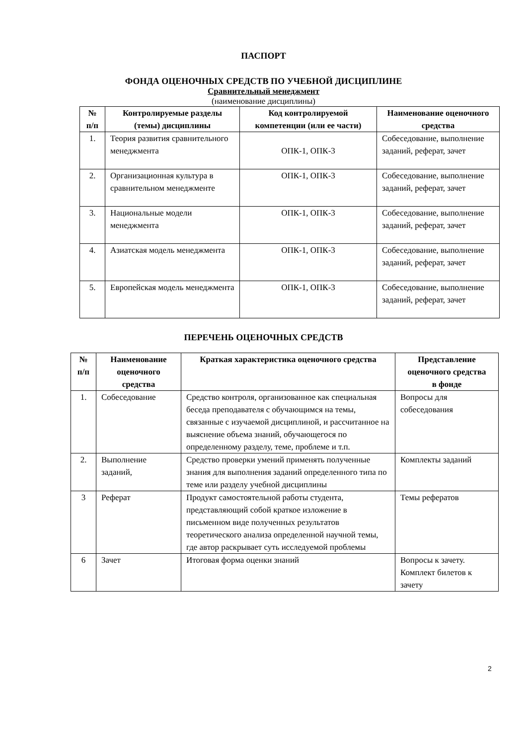ПАСПОРТ
ФОНДА ОЦЕНОЧНЫХ СРЕДСТВ ПО УЧЕБНОЙ ДИСЦИПЛИНЕ
Сравнительный менеджмент
(наименование дисциплины)
| № п/п | Контролируемые разделы (темы) дисциплины | Код контролируемой компетенции (или ее части) | Наименование оценочного средства |
| --- | --- | --- | --- |
| 1. | Теория развития сравнительного менеджмента | ОПК-1, ОПК-3 | Собеседование, выполнение заданий, реферат, зачет |
| 2. | Организационная культура в сравнительном менеджменте | ОПК-1, ОПК-3 | Собеседование, выполнение заданий, реферат, зачет |
| 3. | Национальные модели менеджмента | ОПК-1, ОПК-3 | Собеседование, выполнение заданий, реферат, зачет |
| 4. | Азиатская модель менеджмента | ОПК-1, ОПК-3 | Собеседование, выполнение заданий, реферат, зачет |
| 5. | Европейская модель менеджмента | ОПК-1, ОПК-3 | Собеседование, выполнение заданий, реферат, зачет |
ПЕРЕЧЕНЬ ОЦЕНОЧНЫХ СРЕДСТВ
| № п/п | Наименование оценочного средства | Краткая характеристика оценочного средства | Представление оценочного средства в фонде |
| --- | --- | --- | --- |
| 1. | Собеседование | Средство контроля, организованное как специальная беседа преподавателя с обучающимся на темы, связанные с изучаемой дисциплиной, и рассчитанное на выяснение объема знаний, обучающегося по определенному разделу, теме, проблеме и т.п. | Вопросы для собеседования |
| 2. | Выполнение заданий, | Средство проверки умений применять полученные знания для выполнения заданий определенного типа по теме или разделу учебной дисциплины | Комплекты заданий |
| 3 | Реферат | Продукт самостоятельной работы студента, представляющий собой краткое изложение в письменном виде полученных результатов теоретического анализа определенной научной темы, где автор раскрывает суть исследуемой проблемы | Темы рефератов |
| 6 | Зачет | Итоговая форма оценки знаний | Вопросы к зачету. Комплект билетов к зачету |
2